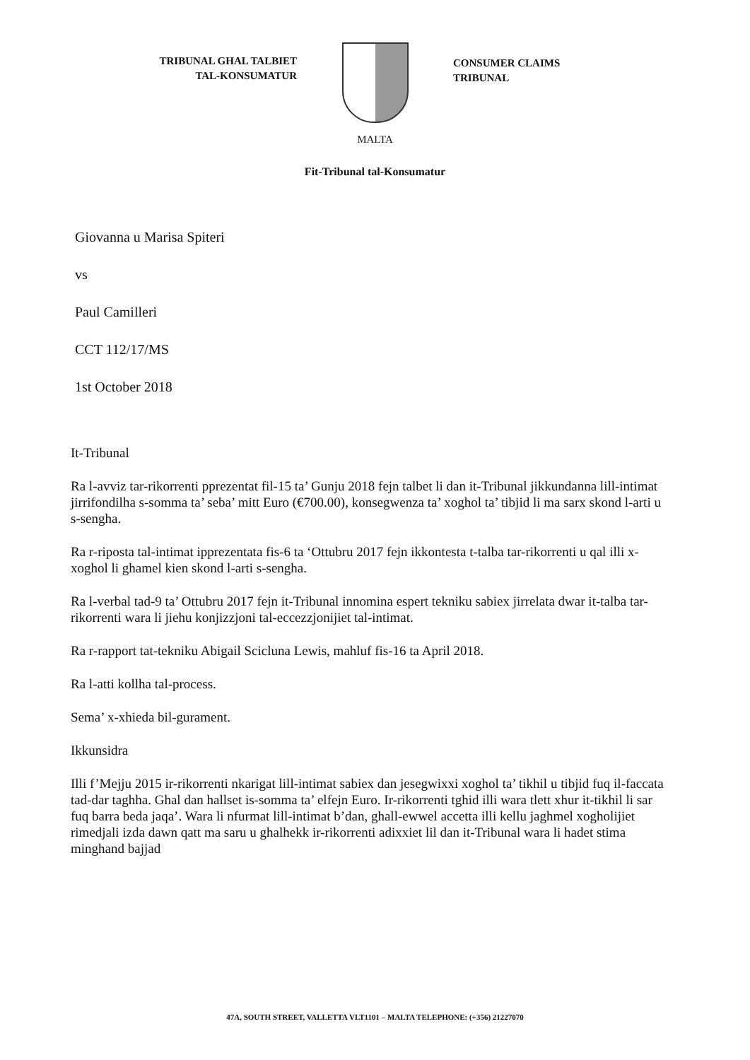TRIBUNAL GHAL TALBIET
TAL-KONSUMATUR
CONSUMER CLAIMS
TRIBUNAL
MALTA
Fit-Tribunal tal-Konsumatur
Giovanna u Marisa Spiteri
vs
Paul Camilleri
CCT 112/17/MS
1st October 2018
It-Tribunal
Ra l-avviz tar-rikorrenti pprezentat fil-15 ta’ Gunju 2018 fejn talbet li dan it-Tribunal jikkundanna lill-intimat jirrifondilha s-somma ta’ seba’ mitt Euro (€700.00), konsegwenza ta’ xoghol ta’ tibjid li ma sarx skond l-arti u s-sengha.
Ra r-riposta tal-intimat ipprezentata fis-6 ta ‘Ottubru 2017 fejn ikkontesta t-talba tar-rikorrenti u qal illi x-xoghol li ghamel kien skond l-arti s-sengha.
Ra l-verbal tad-9 ta’ Ottubru 2017 fejn it-Tribunal innomina espert tekniku sabiex jirrelata dwar it-talba tar-rikorrenti wara li jiehu konjizzjoni tal-eccezzjonijiet tal-intimat.
Ra r-rapport tat-tekniku Abigail Scicluna Lewis, mahluf fis-16 ta April 2018.
Ra l-atti kollha tal-process.
Sema’ x-xhieda bil-gurament.
Ikkunsidra
Illi f’Mejju 2015 ir-rikorrenti nkarigat lill-intimat sabiex dan jesegwixxi xoghol ta’ tikhil u tibjid fuq il-faccata tad-dar taghha. Ghal dan hallset is-somma ta’ elfejn Euro. Ir-rikorrenti tghid illi wara tlett xhur it-tikhil li sar fuq barra beda jaqa’. Wara li nfurmat lill-intimat b’dan, ghall-ewwel accetta illi kellu jaghmel xogholijiet rimedjali izda dawn qatt ma saru u ghalhekk ir-rikorrenti adixxiet lil dan it-Tribunal wara li hadet stima minghand bajjad
47A, SOUTH STREET, VALLETTA VLT1101 – MALTA TELEPHONE: (+356) 21227070